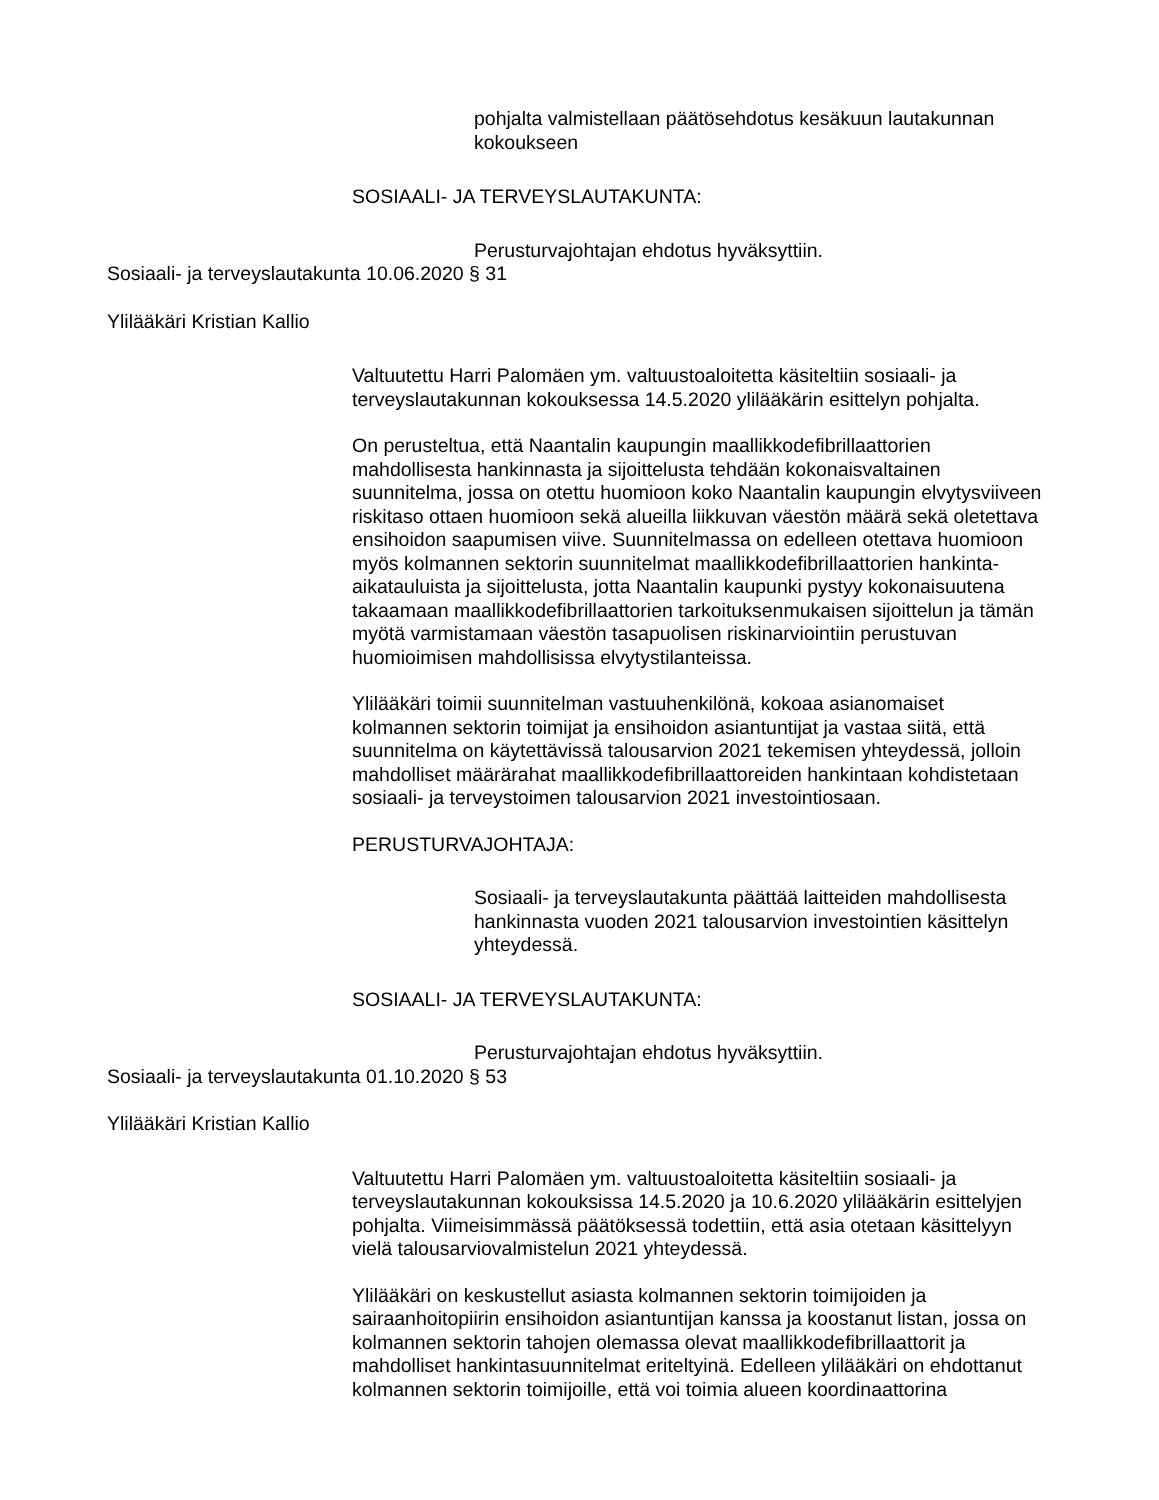pohjalta valmistellaan päätösehdotus kesäkuun lautakunnan kokoukseen
SOSIAALI- JA TERVEYSLAUTAKUNTA:
Perusturvajohtajan ehdotus hyväksyttiin.
Sosiaali- ja terveyslautakunta 10.06.2020 § 31
Ylilääkäri Kristian Kallio
Valtuutettu Harri Palomäen ym. valtuustoaloitetta käsiteltiin sosiaali- ja terveyslautakunnan kokouksessa 14.5.2020 ylilääkärin esittelyn pohjalta.
On perusteltua, että Naantalin kaupungin maallikkodefibrillaattorien mahdollisesta hankinnasta ja sijoittelusta tehdään kokonaisvaltainen suunnitelma, jossa on otettu huomioon koko Naantalin kaupungin elvytysviiveen riskitaso ottaen huomioon sekä alueilla liikkuvan väestön määrä sekä oletettava ensihoidon saapumisen viive. Suunnitelmassa on edelleen otettava huomioon myös kolmannen sektorin suunnitelmat maallikkodefibrillaattorien hankinta-aikatauluista ja sijoittelusta, jotta Naantalin kaupunki pystyy kokonaisuutena takaamaan maallikkodefibrillaattorien tarkoituksenmukaisen sijoittelun ja tämän myötä varmistamaan väestön tasapuolisen riskinarviointiin perustuvan huomioimisen mahdollisissa elvytystilanteissa.
Ylilääkäri toimii suunnitelman vastuuhenkilönä, kokoaa asianomaiset kolmannen sektorin toimijat ja ensihoidon asiantuntijat ja vastaa siitä, että suunnitelma on käytettävissä talousarvion 2021 tekemisen yhteydessä, jolloin mahdolliset määrärahat maallikkodefibrillaattoreiden hankintaan kohdistetaan sosiaali- ja terveystoimen talousarvion 2021 investointiosaan.
PERUSTURVAJOHTAJA:
Sosiaali- ja terveyslautakunta päättää laitteiden mahdollisesta hankinnasta vuoden 2021 talousarvion investointien käsittelyn yhteydessä.
SOSIAALI- JA TERVEYSLAUTAKUNTA:
Perusturvajohtajan ehdotus hyväksyttiin.
Sosiaali- ja terveyslautakunta 01.10.2020 § 53
Ylilääkäri Kristian Kallio
Valtuutettu Harri Palomäen ym. valtuustoaloitetta käsiteltiin sosiaali- ja terveyslautakunnan kokouksissa 14.5.2020 ja 10.6.2020 ylilääkärin esittelyjen pohjalta. Viimeisimmässä päätöksessä todettiin, että asia otetaan käsittelyyn vielä talousarviovalmistelun 2021 yhteydessä.
Ylilääkäri on keskustellut asiasta kolmannen sektorin toimijoiden ja sairaanhoitopiirin ensihoidon asiantuntijan kanssa ja koostanut listan, jossa on kolmannen sektorin tahojen olemassa olevat maallikkodefibrillaattorit ja mahdolliset hankintasuunnitelmat eriteltyinä. Edelleen ylilääkäri on ehdottanut kolmannen sektorin toimijoille, että voi toimia alueen koordinaattorina